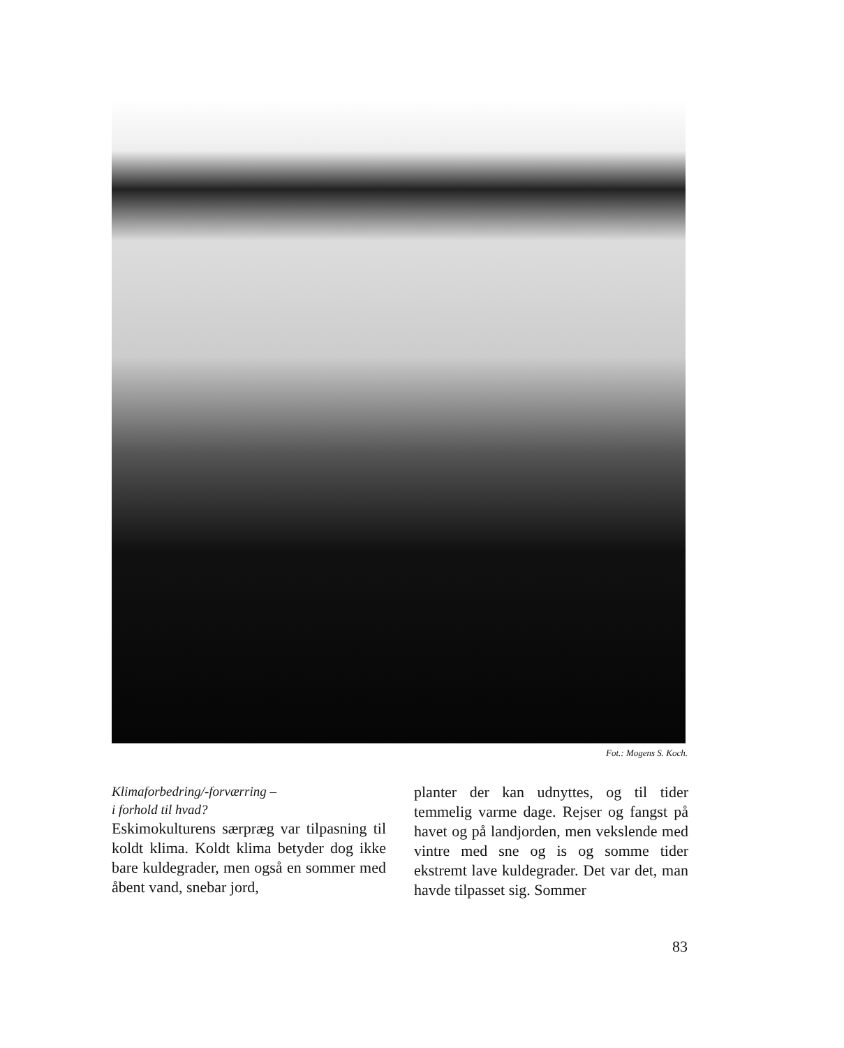Fot.: Mogens S. Koch.
Klimaforbedring/-forværring –
i forhold til hvad?
Eskimokulturens særpræg var tilpasning til koldt klima. Koldt klima betyder dog ikke bare kuldegrader, men også en sommer med åbent vand, snebar jord,
planter der kan udnyttes, og til tider temmelig varme dage. Rejser og fangst på havet og på landjorden, men vekslende med vintre med sne og is og somme tider ekstremt lave kuldegrader. Det var det, man havde tilpasset sig. Sommer
83